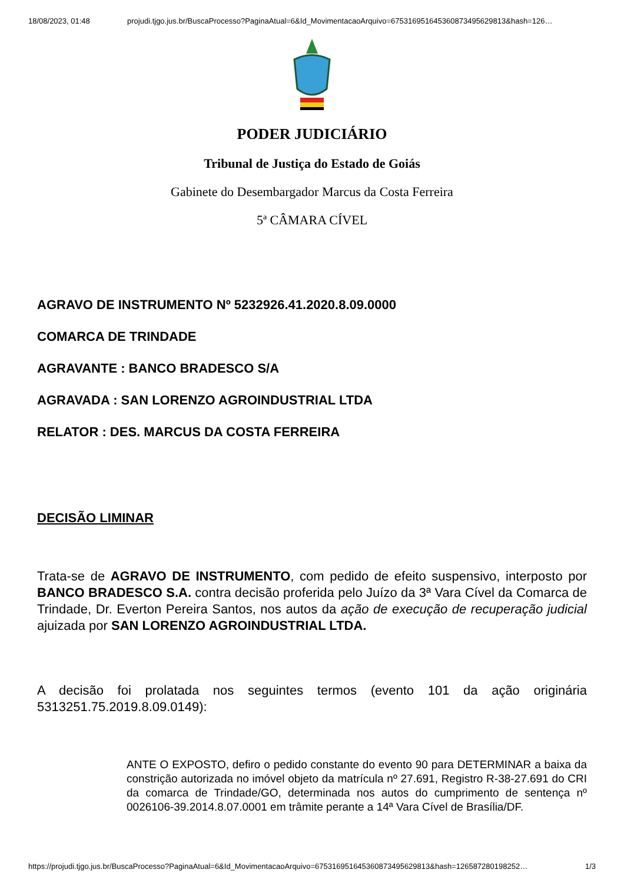18/08/2023, 01:48 projudi.tjgo.jus.br/BuscaProcesso?PaginaAtual=6&Id_MovimentacaoArquivo=67531695164536087349562981​3&hash=126…
PODER JUDICIÁRIO
Tribunal de Justiça do Estado de Goiás
Gabinete do Desembargador Marcus da Costa Ferreira
5ª CÂMARA CÍVEL
AGRAVO DE INSTRUMENTO Nº 5232926.41.2020.8.09.0000
COMARCA DE TRINDADE
AGRAVANTE : BANCO BRADESCO S/A
AGRAVADA : SAN LORENZO AGROINDUSTRIAL LTDA
RELATOR : DES. MARCUS DA COSTA FERREIRA
DECISÃO LIMINAR
Trata-se de AGRAVO DE INSTRUMENTO, com pedido de efeito suspensivo, interposto por BANCO BRADESCO S.A. contra decisão proferida pelo Juízo da 3ª Vara Cível da Comarca de Trindade, Dr. Everton Pereira Santos, nos autos da ação de execução de recuperação judicial ajuizada por SAN LORENZO AGROINDUSTRIAL LTDA.
A decisão foi prolatada nos seguintes termos (evento 101 da ação originária 5313251.75.2019.8.09.0149):
ANTE O EXPOSTO, defiro o pedido constante do evento 90 para DETERMINAR a baixa da constrição autorizada no imóvel objeto da matrícula nº 27.691, Registro R-38-27.691 do CRI da comarca de Trindade/GO, determinada nos autos do cumprimento de sentença nº 0026106-39.2014.8.07.0001 em trâmite perante a 14ª Vara Cível de Brasília/DF.
https://projudi.tjgo.jus.br/BuscaProcesso?PaginaAtual=6&Id_MovimentacaoArquivo=67531695164536087349562981​3&hash=126587280198252… 1/3